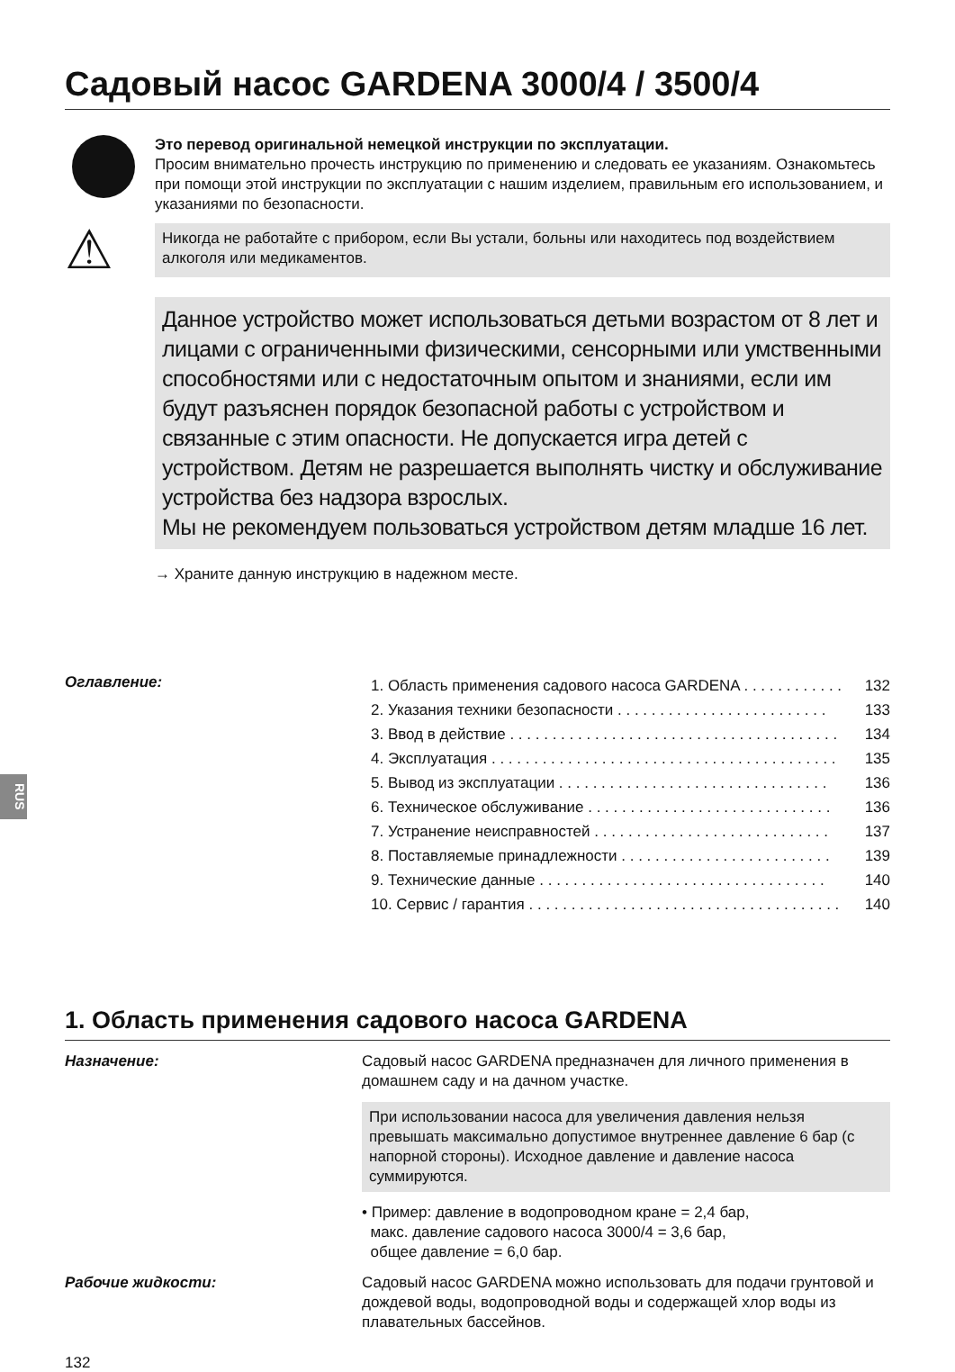RUS
Садовый насос GARDENA 3000/4 / 3500/4
Это перевод оригинальной немецкой инструкции по эксплуатации.
Просим внимательно прочесть инструкцию по применению и следовать ее указаниям. Ознакомьтесь при помощи этой инструкции по эксплуатации с нашим изделием, правильным его использованием, и указаниями по безопасности.
⚠
Никогда не работайте с прибором, если Вы устали, больны или находитесь под воздействием алкоголя или медикаментов.
Данное устройство может использоваться детьми возрастом от 8 лет и лицами с ограниченными физическими, сенсорными или умственными способностями или с недостаточным опытом и знаниями, если им будут разъяснен порядок безопасной работы с устройством и связанные с этим опасности. Не допускается игра детей с устройством. Детям не разрешается выполнять чистку и обслуживание устройства без надзора взрослых.
Мы не рекомендуем пользоваться устройством детям младше 16 лет.
→ Храните данную инструкцию в надежном месте.
Оглавление:
1. Область применения садового насоса GARDENA . . . . . . . . . . . . 132
2. Указания техники безопасности . . . . . . . . . . . . . . . . . . . . . . . . . 133
3. Ввод в действие . . . . . . . . . . . . . . . . . . . . . . . . . . . . . . . . . . . . . . . 134
4. Эксплуатация . . . . . . . . . . . . . . . . . . . . . . . . . . . . . . . . . . . . . . . . . 135
5. Вывод из эксплуатации . . . . . . . . . . . . . . . . . . . . . . . . . . . . . . . . 136
6. Техническое обслуживание . . . . . . . . . . . . . . . . . . . . . . . . . . . . . 136
7. Устранение неисправностей . . . . . . . . . . . . . . . . . . . . . . . . . . . . 137
8. Поставляемые принадлежности . . . . . . . . . . . . . . . . . . . . . . . . . 139
9. Технические данные . . . . . . . . . . . . . . . . . . . . . . . . . . . . . . . . . . 140
10. Сервис / гарантия . . . . . . . . . . . . . . . . . . . . . . . . . . . . . . . . . . . . . 140
1. Область применения садового насоса GARDENA
Назначение: Садовый насос GARDENA предназначен для личного применения в домашнем саду и на дачном участке.
При использовании насоса для увеличения давления нельзя превышать максимально допустимое внутреннее давление 6 бар (с напорной стороны). Исходное давление и давление насоса суммируются.
• Пример: давление в водопроводном кране = 2,4 бар,
макс. давление садового насоса 3000/4 = 3,6 бар,
общее давление = 6,0 бар.
Рабочие жидкости: Садовый насос GARDENA можно использовать для подачи грунтовой и дождевой воды, водопроводной воды и содержащей хлор воды из плавательных бассейнов.
132